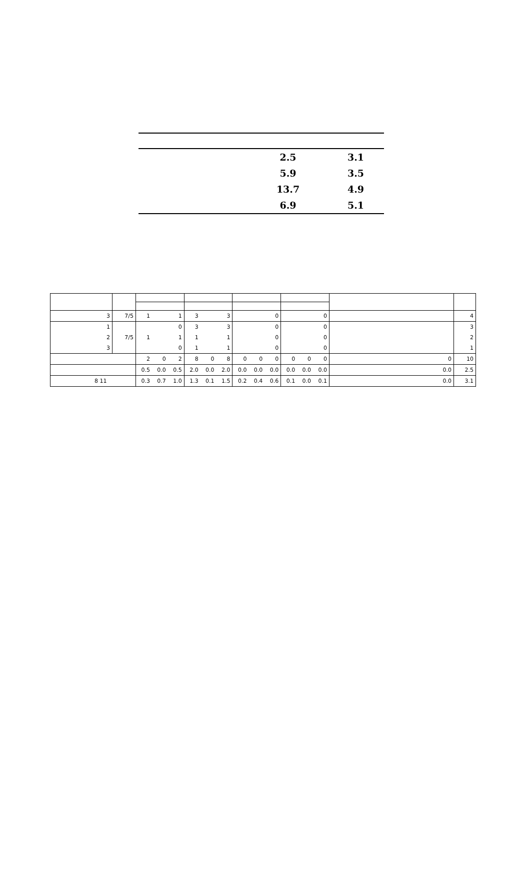| | 2.5 | 3.1 |
| | 5.9 | 3.5 |
| | 13.7 | 4.9 |
| | 6.9 | 5.1 |
| 3 | 7/5 | 1 | | 1 | 3 | | 3 | | | 0 | | | 0 | | 4 |
| 1 | | | | 0 | 3 | | 3 | | | 0 | | | 0 | | 3 |
| 2 | 7/5 | 1 | | 1 | 1 | | 1 | | | 0 | | | 0 | | 2 |
| 3 | | | | 0 | 1 | | 1 | | | 0 | | | 0 | | 1 |
| | | 2 | 0 | 2 | 8 | 0 | 8 | 0 | 0 | 0 | 0 | 0 | 0 | 0 | 10 |
| | | 0.5 | 0.0 | 0.5 | 2.0 | 0.0 | 2.0 | 0.0 | 0.0 | 0.0 | 0.0 | 0.0 | 0.0 | 0.0 | 2.5 |
| 8 11 | | 0.3 | 0.7 | 1.0 | 1.3 | 0.1 | 1.5 | 0.2 | 0.4 | 0.6 | 0.1 | 0.0 | 0.1 | 0.0 | 3.1 |